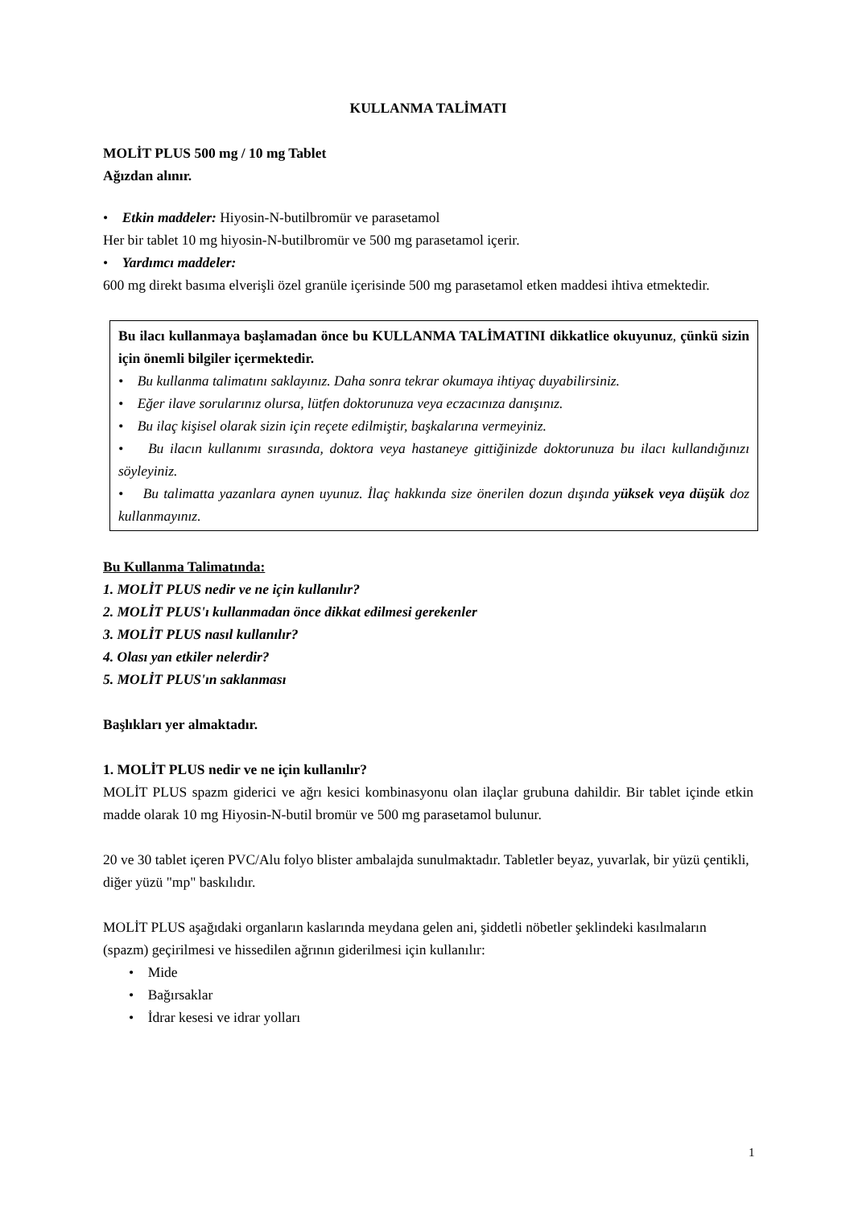KULLANMA TALİMATI
MOLİT PLUS 500 mg / 10 mg Tablet
Ağızdan alınır.
• Etkin maddeler: Hiyosin-N-butilbromür ve parasetamol
Her bir tablet 10 mg hiyosin-N-butilbromür ve 500 mg parasetamol içerir.
• Yardımcı maddeler:
600 mg direkt basıma elverişli özel granüle içerisinde 500 mg parasetamol etken maddesi ihtiva etmektedir.
Bu ilacı kullanmaya başlamadan önce bu KULLANMA TALİMATINI dikkatlice okuyunuz, çünkü sizin için önemli bilgiler içermektedir.
• Bu kullanma talimatını saklayınız. Daha sonra tekrar okumaya ihtiyaç duyabilirsiniz.
• Eğer ilave sorularınız olursa, lütfen doktorunuza veya eczacınıza danışınız.
• Bu ilaç kişisel olarak sizin için reçete edilmiştir, başkalarına vermeyiniz.
• Bu ilacın kullanımı sırasında, doktora veya hastaneye gittiğinizde doktorunuza bu ilacı kullandığınızı söyleyiniz.
• Bu talimatta yazanlara aynen uyunuz. İlaç hakkında size önerilen dozun dışında yüksek veya düşük doz kullanmayınız.
Bu Kullanma Talimatında:
1. MOLİT PLUS nedir ve ne için kullanılır?
2. MOLİT PLUS'ı kullanmadan önce dikkat edilmesi gerekenler
3. MOLİT PLUS nasıl kullanılır?
4. Olası yan etkiler nelerdir?
5. MOLİT PLUS'ın saklanması
Başlıkları yer almaktadır.
1. MOLİT PLUS nedir ve ne için kullanılır?
MOLİT PLUS spazm giderici ve ağrı kesici kombinasyonu olan ilaçlar grubuna dahildir. Bir tablet içinde etkin madde olarak 10 mg Hiyosin-N-butil bromür ve 500 mg parasetamol bulunur.
20 ve 30 tablet içeren PVC/Alu folyo blister ambalajda sunulmaktadır. Tabletler beyaz, yuvarlak, bir yüzü çentikli, diğer yüzü "mp" baskılıdır.
MOLİT PLUS aşağıdaki organların kaslarında meydana gelen ani, şiddetli nöbetler şeklindeki kasılmaların (spazm) geçirilmesi ve hissedilen ağrının giderilmesi için kullanılır:
• Mide
• Bağırsaklar
• İdrar kesesi ve idrar yolları
1